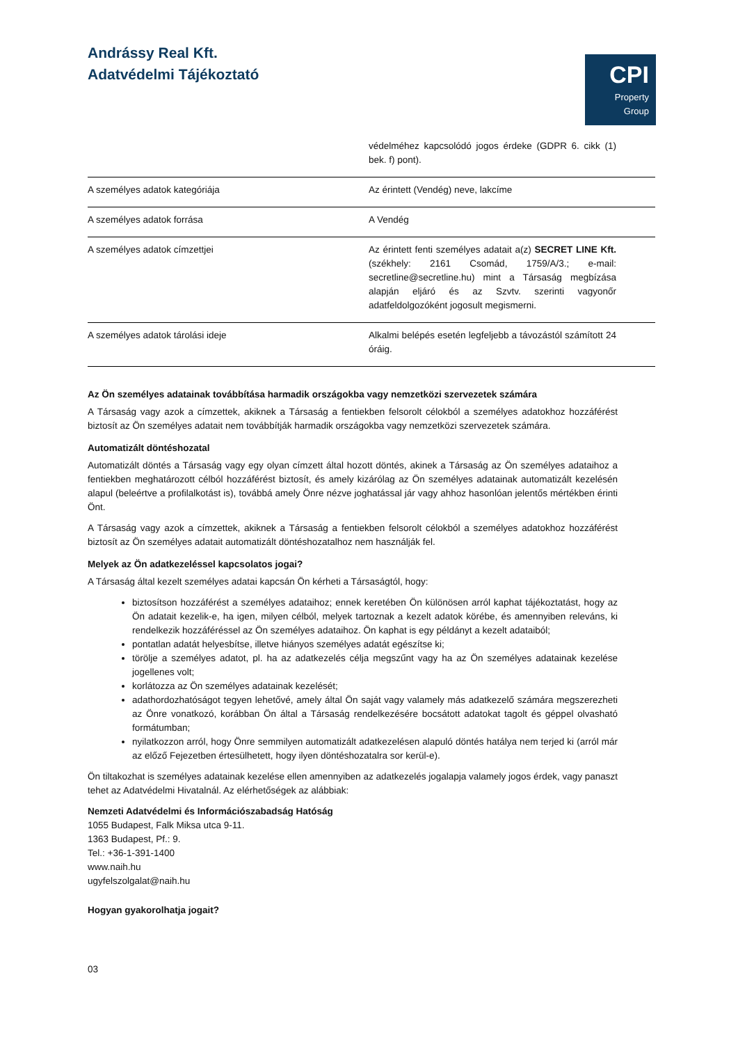Andrássy Real Kft.
Adatvédelmi Tájékoztató
CPI
Property
Group
| | védelméhez kapcsolódó jogos érdeke (GDPR 6. cikk (1) bek. f) pont). | |
| A személyes adatok kategóriája | Az érintett (Vendég) neve, lakcíme | |
| A személyes adatok forrása | A Vendég | |
| A személyes adatok címzettjei | Az érintett fenti személyes adatait a(z) SECRET LINE Kft. (székhely: 2161 Csomád, 1759/A/3.; e-mail: secretline@secretline.hu) mint a Társaság megbízása alapján eljáró és az Szvtv. szerinti vagyonőr adatfeldolgozóként jogosult megismerni. | |
| A személyes adatok tárolási ideje | Alkalmi belépés esetén legfeljebb a távozástól számított 24 óráig. | |
Az Ön személyes adatainak továbbítása harmadik országokba vagy nemzetközi szervezetek számára
A Társaság vagy azok a címzettek, akiknek a Társaság a fentiekben felsorolt célokból a személyes adatokhoz hozzáférést biztosít az Ön személyes adatait nem továbbítják harmadik országokba vagy nemzetközi szervezetek számára.
Automatizált döntéshozatal
Automatizált döntés a Társaság vagy egy olyan címzett által hozott döntés, akinek a Társaság az Ön személyes adataihoz a fentiekben meghatározott célból hozzáférést biztosít, és amely kizárólag az Ön személyes adatainak automatizált kezelésén alapul (beleértve a profilalkotást is), továbbá amely Önre nézve joghatással jár vagy ahhoz hasonlóan jelentős mértékben érinti Önt.
A Társaság vagy azok a címzettek, akiknek a Társaság a fentiekben felsorolt célokból a személyes adatokhoz hozzáférést biztosít az Ön személyes adatait automatizált döntéshozatalhoz nem használják fel.
Melyek az Ön adatkezeléssel kapcsolatos jogai?
A Társaság által kezelt személyes adatai kapcsán Ön kérheti a Társaságtól, hogy:
biztosítson hozzáférést a személyes adataihoz; ennek keretében Ön különösen arról kaphat tájékoztatást, hogy az Ön adatait kezelik-e, ha igen, milyen célból, melyek tartoznak a kezelt adatok körébe, és amennyiben releváns, ki rendelkezik hozzáféréssel az Ön személyes adataihoz. Ön kaphat is egy példányt a kezelt adataiból;
pontatlan adatát helyesbítse, illetve hiányos személyes adatát egészítse ki;
törölje a személyes adatot, pl. ha az adatkezelés célja megszűnt vagy ha az Ön személyes adatainak kezelése jogellenes volt;
korlátozza az Ön személyes adatainak kezelését;
adathordozhatóságot tegyen lehetővé, amely által Ön saját vagy valamely más adatkezelő számára megszerezheti az Önre vonatkozó, korábban Ön által a Társaság rendelkezésére bocsátott adatokat tagolt és géppel olvasható formátumban;
nyilatkozzon arról, hogy Önre semmilyen automatizált adatkezelésen alapuló döntés hatálya nem terjed ki (arról már az előző Fejezetben értesülhetett, hogy ilyen döntéshozatalra sor kerül-e).
Ön tiltakozhat is személyes adatainak kezelése ellen amennyiben az adatkezelés jogalapja valamely jogos érdek, vagy panaszt tehet az Adatvédelmi Hivatalnál. Az elérhetőségek az alábbiak:
Nemzeti Adatvédelmi és Információszabadság Hatóság
1055 Budapest, Falk Miksa utca 9-11.
1363 Budapest, Pf.: 9.
Tel.: +36-1-391-1400
www.naih.hu
ugyfelszolgalat@naih.hu
Hogyan gyakorolhatja jogait?
03